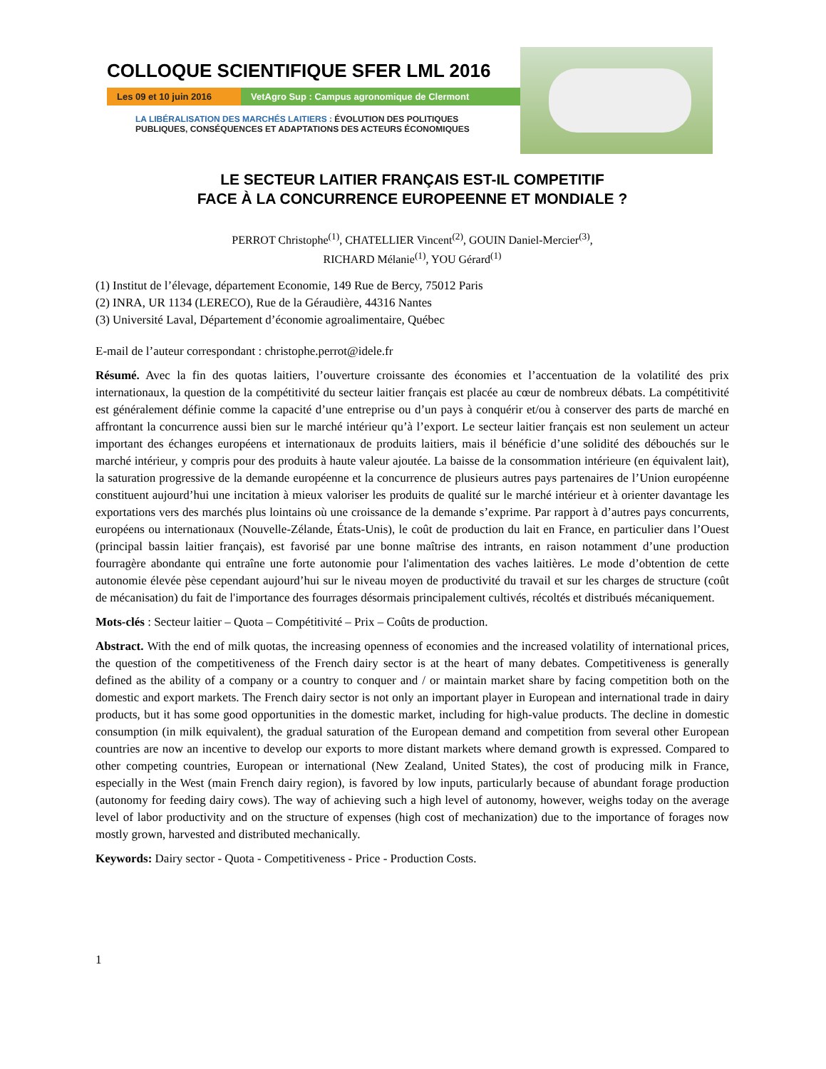COLLOQUE SCIENTIFIQUE SFER LML 2016
Les 09 et 10 juin 2016
VetAgro Sup : Campus agronomique de Clermont
LA LIBÉRALISATION DES MARCHÉS LAITIERS : ÉVOLUTION DES POLITIQUES
PUBLIQUES, CONSÉQUENCES ET ADAPTATIONS DES ACTEURS ÉCONOMIQUES
LE SECTEUR LAITIER FRANÇAIS EST-IL COMPETITIF
FACE À LA CONCURRENCE EUROPEENNE ET MONDIALE ?
PERROT Christophe<sup>(1)</sup>, CHATELLIER Vincent<sup>(2)</sup>, GOUIN Daniel-Mercier<sup>(3)</sup>,
RICHARD Mélanie<sup>(1)</sup>, YOU Gérard<sup>(1)</sup>
(1) Institut de l’élevage, département Economie, 149 Rue de Bercy, 75012 Paris
(2) INRA, UR 1134 (LERECO), Rue de la Géraudière, 44316 Nantes
(3) Université Laval, Département d’économie agroalimentaire, Québec
E-mail de l’auteur correspondant : christophe.perrot@idele.fr
Résumé. Avec la fin des quotas laitiers, l’ouverture croissante des économies et l’accentuation de la volatilité des prix internationaux, la question de la compétitivité du secteur laitier français est placée au cœur de nombreux débats. La compétitivité est généralement définie comme la capacité d’une entreprise ou d’un pays à conquérir et/ou à conserver des parts de marché en affrontant la concurrence aussi bien sur le marché intérieur qu’à l’export. Le secteur laitier français est non seulement un acteur important des échanges européens et internationaux de produits laitiers, mais il bénéficie d’une solidité des débouchés sur le marché intérieur, y compris pour des produits à haute valeur ajoutée. La baisse de la consommation intérieure (en équivalent lait), la saturation progressive de la demande européenne et la concurrence de plusieurs autres pays partenaires de l’Union européenne constituent aujourd’hui une incitation à mieux valoriser les produits de qualité sur le marché intérieur et à orienter davantage les exportations vers des marchés plus lointains où une croissance de la demande s’exprime. Par rapport à d’autres pays concurrents, européens ou internationaux (Nouvelle-Zélande, États-Unis), le coût de production du lait en France, en particulier dans l’Ouest (principal bassin laitier français), est favorisé par une bonne maîtrise des intrants, en raison notamment d’une production fourragère abondante qui entraîne une forte autonomie pour l'alimentation des vaches laitières. Le mode d’obtention de cette autonomie élevée pèse cependant aujourd’hui sur le niveau moyen de productivité du travail et sur les charges de structure (coût de mécanisation) du fait de l'importance des fourrages désormais principalement cultivés, récoltés et distribués mécaniquement.
Mots-clés : Secteur laitier – Quota – Compétitivité – Prix – Coûts de production.
Abstract. With the end of milk quotas, the increasing openness of economies and the increased volatility of international prices, the question of the competitiveness of the French dairy sector is at the heart of many debates. Competitiveness is generally defined as the ability of a company or a country to conquer and / or maintain market share by facing competition both on the domestic and export markets. The French dairy sector is not only an important player in European and international trade in dairy products, but it has some good opportunities in the domestic market, including for high-value products. The decline in domestic consumption (in milk equivalent), the gradual saturation of the European demand and competition from several other European countries are now an incentive to develop our exports to more distant markets where demand growth is expressed. Compared to other competing countries, European or international (New Zealand, United States), the cost of producing milk in France, especially in the West (main French dairy region), is favored by low inputs, particularly because of abundant forage production (autonomy for feeding dairy cows). The way of achieving such a high level of autonomy, however, weighs today on the average level of labor productivity and on the structure of expenses (high cost of mechanization) due to the importance of forages now mostly grown, harvested and distributed mechanically.
Keywords: Dairy sector - Quota - Competitiveness - Price - Production Costs.
1